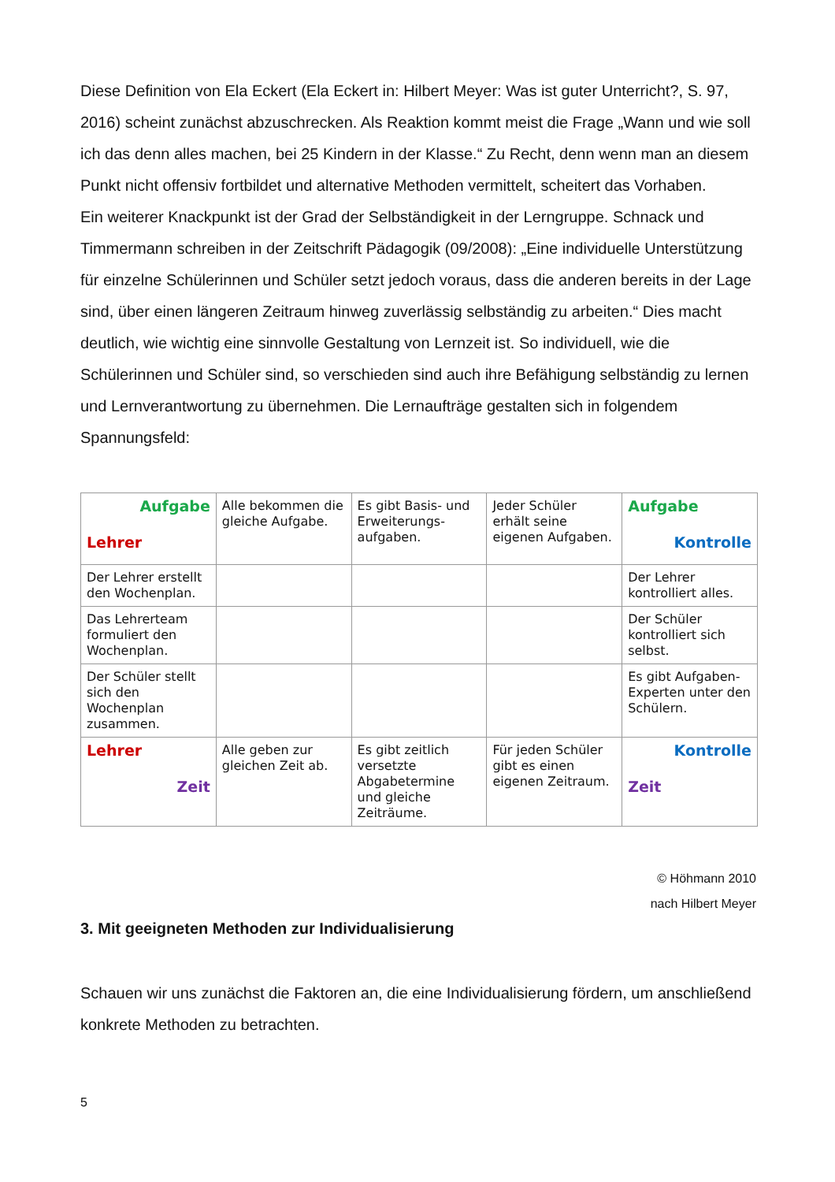Diese Definition von Ela Eckert (Ela Eckert in: Hilbert Meyer: Was ist guter Unterricht?, S. 97, 2016) scheint zunächst abzuschrecken. Als Reaktion kommt meist die Frage „Wann und wie soll ich das denn alles machen, bei 25 Kindern in der Klasse.“ Zu Recht, denn wenn man an diesem Punkt nicht offensiv fortbildet und alternative Methoden vermittelt, scheitert das Vorhaben.
Ein weiterer Knackpunkt ist der Grad der Selbständigkeit in der Lerngruppe. Schnack und Timmermann schreiben in der Zeitschrift Pädagogik (09/2008): „Eine individuelle Unterstützung für einzelne Schülerinnen und Schüler setzt jedoch voraus, dass die anderen bereits in der Lage sind, über einen längeren Zeitraum hinweg zuverlässig selbständig zu arbeiten.“ Dies macht deutlich, wie wichtig eine sinnvolle Gestaltung von Lernzeit ist. So individuell, wie die Schülerinnen und Schüler sind, so verschieden sind auch ihre Befähigung selbständig zu lernen und Lernverantwortung zu übernehmen. Die Lernaufträge gestalten sich in folgendem Spannungsfeld:
| Aufgabe Lehrer | Alle bekommen die gleiche Aufgabe. | Es gibt Basis- und Erweiterungs-aufgaben. | Jeder Schüler erhält seine eigenen Aufgaben. | Aufgabe Kontrolle |
| Der Lehrer erstellt den Wochenplan. | | | | Der Lehrer kontrolliert alles. |
| Das Lehrerteam formuliert den Wochenplan. | | | | Der Schüler kontrolliert sich selbst. |
| Der Schüler stellt sich den Wochenplan zusammen. | | | | Es gibt Aufgaben-Experten unter den Schülern. |
| Lehrer Zeit | Alle geben zur gleichen Zeit ab. | Es gibt zeitlich versetzte Abgabetermine und gleiche Zeiträume. | Für jeden Schüler gibt es einen eigenen Zeitraum. | Kontrolle Zeit |
© Höhmann 2010
nach Hilbert Meyer
3. Mit geeigneten Methoden zur Individualisierung
Schauen wir uns zunächst die Faktoren an, die eine Individualisierung fördern, um anschließend konkrete Methoden zu betrachten.
5